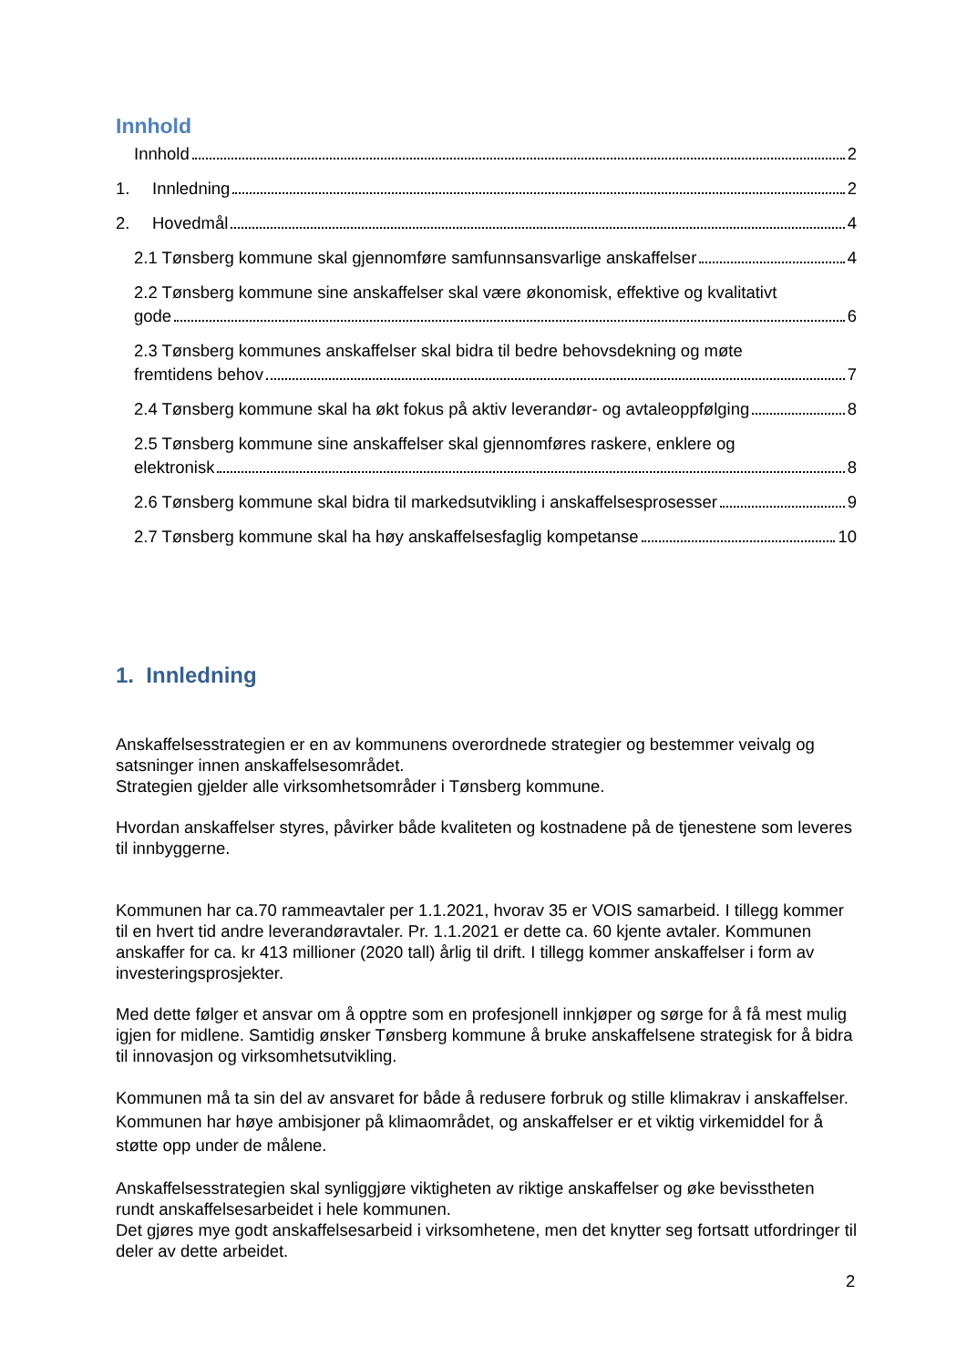Innhold
Innhold 2
1. Innledning 2
2. Hovedmål 4
2.1 Tønsberg kommune skal gjennomføre samfunnsansvarlige anskaffelser 4
2.2 Tønsberg kommune sine anskaffelser skal være økonomisk, effektive og kvalitativt
gode 6
2.3 Tønsberg kommunes anskaffelser skal bidra til bedre behovsdekning og møte
fremtidens behov 7
2.4 Tønsberg kommune skal ha økt fokus på aktiv leverandør- og avtaleoppfølging 8
2.5 Tønsberg kommune sine anskaffelser skal gjennomføres raskere, enklere og
elektronisk 8
2.6 Tønsberg kommune skal bidra til markedsutvikling i anskaffelsesprosesser 9
2.7 Tønsberg kommune skal ha høy anskaffelsesfaglig kompetanse 10
1. Innledning
Anskaffelsesstrategien er en av kommunens overordnede strategier og bestemmer veivalg og satsninger innen anskaffelsesområdet.
Strategien gjelder alle virksomhetsområder i Tønsberg kommune.
Hvordan anskaffelser styres, påvirker både kvaliteten og kostnadene på de tjenestene som leveres til innbyggerne.
Kommunen har ca.70 rammeavtaler per 1.1.2021, hvorav 35 er VOIS samarbeid. I tillegg kommer til en hvert tid andre leverandøravtaler. Pr. 1.1.2021 er dette ca. 60 kjente avtaler. Kommunen anskaffer for ca. kr 413 millioner (2020 tall) årlig til drift. I tillegg kommer anskaffelser i form av investeringsprosjekter.
Med dette følger et ansvar om å opptre som en profesjonell innkjøper og sørge for å få mest mulig igjen for midlene. Samtidig ønsker Tønsberg kommune å bruke anskaffelsene strategisk for å bidra til innovasjon og virksomhetsutvikling.
Kommunen må ta sin del av ansvaret for både å redusere forbruk og stille klimakrav i anskaffelser. Kommunen har høye ambisjoner på klimaområdet, og anskaffelser er et viktig virkemiddel for å støtte opp under de målene.
Anskaffelsesstrategien skal synliggjøre viktigheten av riktige anskaffelser og øke bevisstheten rundt anskaffelsesarbeidet i hele kommunen.
Det gjøres mye godt anskaffelsesarbeid i virksomhetene, men det knytter seg fortsatt utfordringer til deler av dette arbeidet.
2